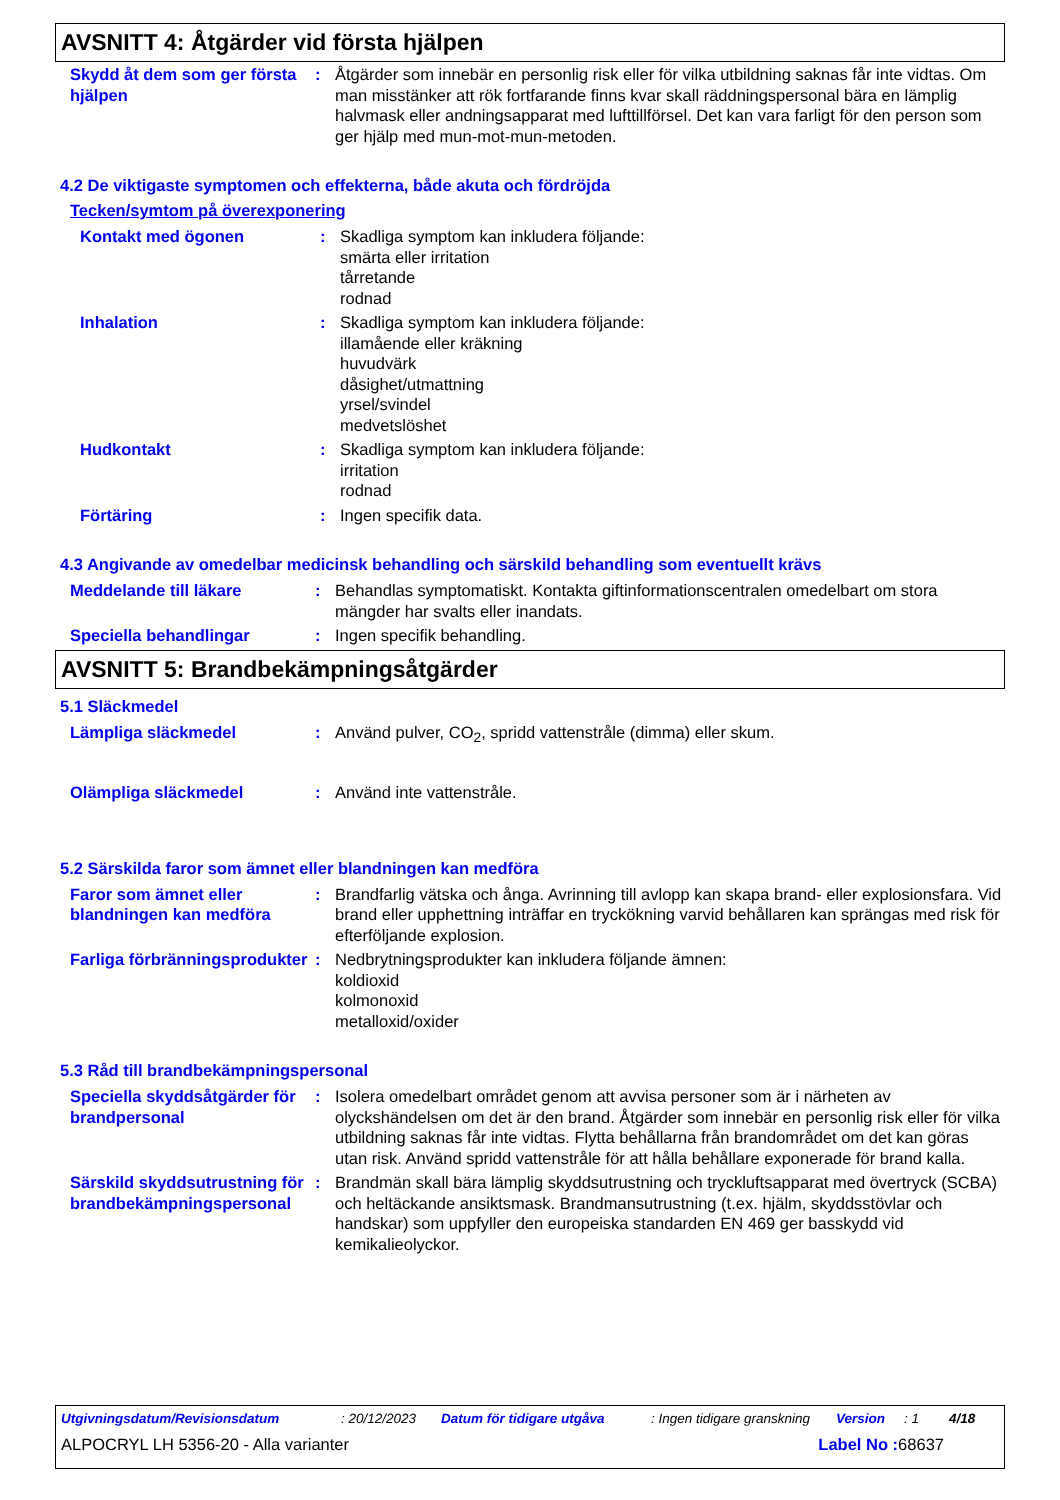AVSNITT 4: Åtgärder vid första hjälpen
Skydd åt dem som ger första hjälpen
: Åtgärder som innebär en personlig risk eller för vilka utbildning saknas får inte vidtas. Om man misstänker att rök fortfarande finns kvar skall räddningspersonal bära en lämplig halvmask eller andningsapparat med lufttillförsel. Det kan vara farligt för den person som ger hjälp med mun-mot-mun-metoden.
4.2 De viktigaste symptomen och effekterna, både akuta och fördröjda
Tecken/symtom på överexponering
Kontakt med ögonen : Skadliga symptom kan inkludera följande:
smärta eller irritation
tårretande
rodnad
Inhalation : Skadliga symptom kan inkludera följande:
illamående eller kräkning
huvudvärk
dåsighet/utmattning
yrsel/svindel
medvetslöshet
Hudkontakt : Skadliga symptom kan inkludera följande:
irritation
rodnad
Förtäring : Ingen specifik data.
4.3 Angivande av omedelbar medicinsk behandling och särskild behandling som eventuellt krävs
Meddelande till läkare : Behandlas symptomatiskt. Kontakta giftinformationscentralen omedelbart om stora mängder har svalts eller inandats.
Speciella behandlingar : Ingen specifik behandling.
AVSNITT 5: Brandbekämpningsåtgärder
5.1 Släckmedel
Lämpliga släckmedel : Använd pulver, CO<sub>2</sub>, spridd vattenstråle (dimma) eller skum.
Olämpliga släckmedel : Använd inte vattenstråle.
5.2 Särskilda faror som ämnet eller blandningen kan medföra
Faror som ämnet eller blandningen kan medföra
: Brandfarlig vätska och ånga. Avrinning till avlopp kan skapa brand- eller explosionsfara. Vid brand eller upphettning inträffar en tryckökning varvid behållaren kan sprängas med risk för efterföljande explosion.
Farliga förbränningsprodukter
: Nedbrytningsprodukter kan inkludera följande ämnen:
koldioxid
kolmonoxid
metalloxid/oxider
5.3 Råd till brandbekämpningspersonal
Speciella skyddsåtgärder för brandpersonal
: Isolera omedelbart området genom att avvisa personer som är i närheten av olyckshändelsen om det är den brand. Åtgärder som innebär en personlig risk eller för vilka utbildning saknas får inte vidtas. Flytta behållarna från brandområdet om det kan göras utan risk. Använd spridd vattenstråle för att hålla behållare exponerade för brand kalla.
Särskild skyddsutrustning för brandbekämpningspersonal
: Brandmän skall bära lämplig skyddsutrustning och tryckluftsapparat med övertryck (SCBA) och heltäckande ansiktsmask. Brandmansutrustning (t.ex. hjälm, skyddsstövlar och handskar) som uppfyller den europeiska standarden EN 469 ger basskydd vid kemikalieolyckor.
Utgivningsdatum/Revisionsdatum: 20/12/2023 Datum för tidigare utgåva: Ingen tidigare granskning Version: 1 4/18
ALPOCRYL LH 5356-20 - Alla varianter Label No : 68637